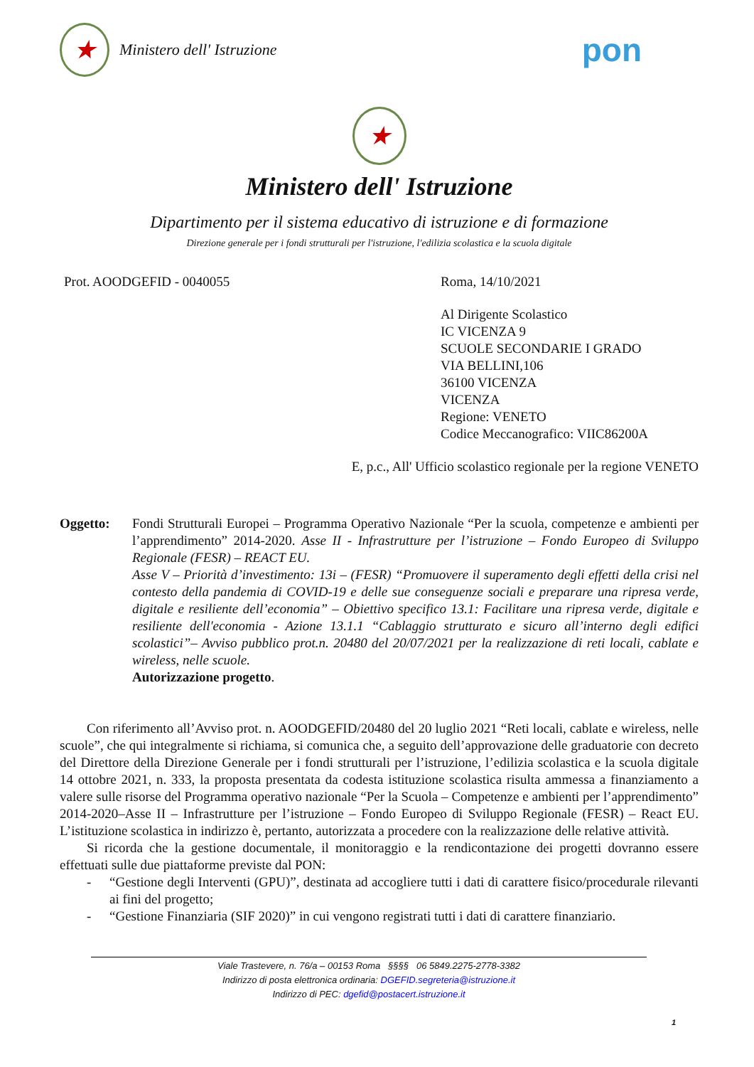★
Ministero dell' Istruzione
pon
★
Ministero dell' Istruzione
Dipartimento per il sistema educativo di istruzione e di formazione
Direzione generale per i fondi strutturali per l'istruzione, l'edilizia scolastica e la scuola digitale
Prot. AOODGEFID - 0040055 Roma, 14/10/2021
Al Dirigente Scolastico
IC VICENZA 9
SCUOLE SECONDARIE I GRADO
VIA BELLINI,106
36100 VICENZA
VICENZA
Regione: VENETO
Codice Meccanografico: VIIC86200A
E, p.c., All' Ufficio scolastico regionale per la regione VENETO
Oggetto: Fondi Strutturali Europei – Programma Operativo Nazionale “Per la scuola, competenze e ambienti per l’apprendimento” 2014-2020. Asse II - Infrastrutture per l’istruzione – Fondo Europeo di Sviluppo Regionale (FESR) – REACT EU.
Asse V – Priorità d’investimento: 13i – (FESR) “Promuovere il superamento degli effetti della crisi nel contesto della pandemia di COVID-19 e delle sue conseguenze sociali e preparare una ripresa verde, digitale e resiliente dell’economia” – Obiettivo specifico 13.1: Facilitare una ripresa verde, digitale e resiliente dell'economia - Azione 13.1.1 “Cablaggio strutturato e sicuro all’interno degli edifici scolastici”– Avviso pubblico prot.n. 20480 del 20/07/2021 per la realizzazione di reti locali, cablate e wireless, nelle scuole.
Autorizzazione progetto.
Con riferimento all’Avviso prot. n. AOODGEFID/20480 del 20 luglio 2021 “Reti locali, cablate e wireless, nelle scuole”, che qui integralmente si richiama, si comunica che, a seguito dell’approvazione delle graduatorie con decreto del Direttore della Direzione Generale per i fondi strutturali per l’istruzione, l’edilizia scolastica e la scuola digitale 14 ottobre 2021, n. 333, la proposta presentata da codesta istituzione scolastica risulta ammessa a finanziamento a valere sulle risorse del Programma operativo nazionale “Per la Scuola – Competenze e ambienti per l’apprendimento” 2014-2020–Asse II – Infrastrutture per l’istruzione – Fondo Europeo di Sviluppo Regionale (FESR) – React EU. L’istituzione scolastica in indirizzo è, pertanto, autorizzata a procedere con la realizzazione delle relative attività.
Si ricorda che la gestione documentale, il monitoraggio e la rendicontazione dei progetti dovranno essere effettuati sulle due piattaforme previste dal PON:
- “Gestione degli Interventi (GPU)”, destinata ad accogliere tutti i dati di carattere fisico/procedurale rilevanti ai fini del progetto;
- “Gestione Finanziaria (SIF 2020)” in cui vengono registrati tutti i dati di carattere finanziario.
Viale Trastevere, n. 76/a – 00153 Roma §§§§ 06 5849.2275-2778-3382
Indirizzo di posta elettronica ordinaria: DGEFID.segreteria@istruzione.it
Indirizzo di PEC: dgefid@postacert.istruzione.it
1